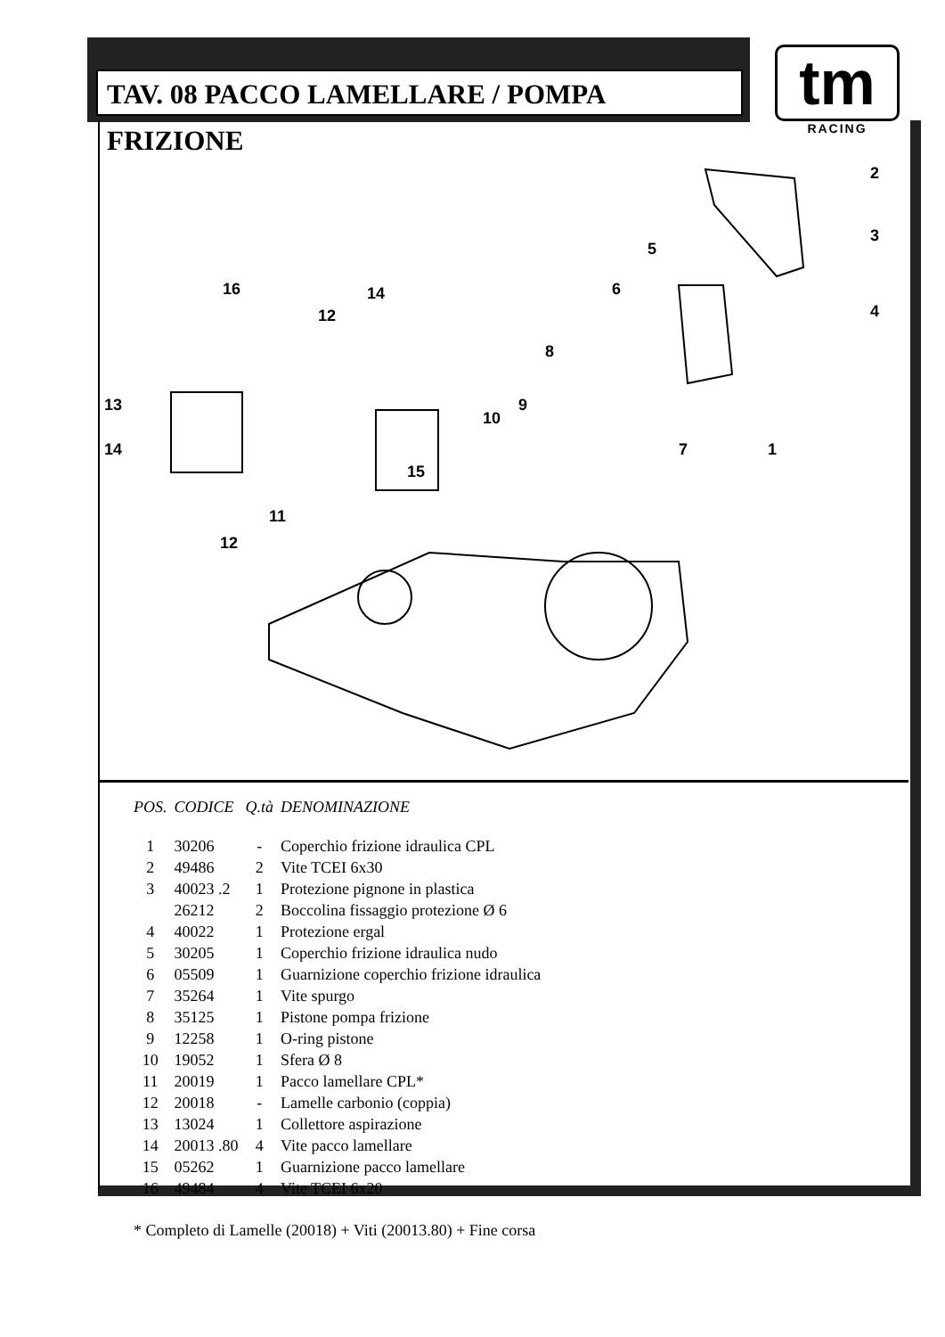TAV. 08 PACCO LAMELLARE / POMPA FRIZIONE
tm
RACING
2
3
4
5
6
8
9
10
7
1
16
14
12
13
14
15
11
12
| POS. | CODICE | Q.tà | DENOMINAZIONE |
| --- | --- | --- | --- |
| 1 | 30206 | - | Coperchio frizione idraulica CPL |
| 2 | 49486 | 2 | Vite TCEI 6x30 |
| 3 | 40023 .2 | 1 | Protezione pignone in plastica |
| | 26212 | 2 | Boccolina fissaggio protezione Ø 6 |
| 4 | 40022 | 1 | Protezione ergal |
| 5 | 30205 | 1 | Coperchio frizione idraulica nudo |
| 6 | 05509 | 1 | Guarnizione coperchio frizione idraulica |
| 7 | 35264 | 1 | Vite spurgo |
| 8 | 35125 | 1 | Pistone pompa frizione |
| 9 | 12258 | 1 | O-ring pistone |
| 10 | 19052 | 1 | Sfera Ø 8 |
| 11 | 20019 | 1 | Pacco lamellare CPL* |
| 12 | 20018 | - | Lamelle carbonio (coppia) |
| 13 | 13024 | 1 | Collettore aspirazione |
| 14 | 20013 .80 | 4 | Vite pacco lamellare |
| 15 | 05262 | 1 | Guarnizione pacco lamellare |
| 16 | 49484 | 4 | Vite TCEI 6x20 |
* Completo di Lamelle (20018) + Viti (20013.80) + Fine corsa